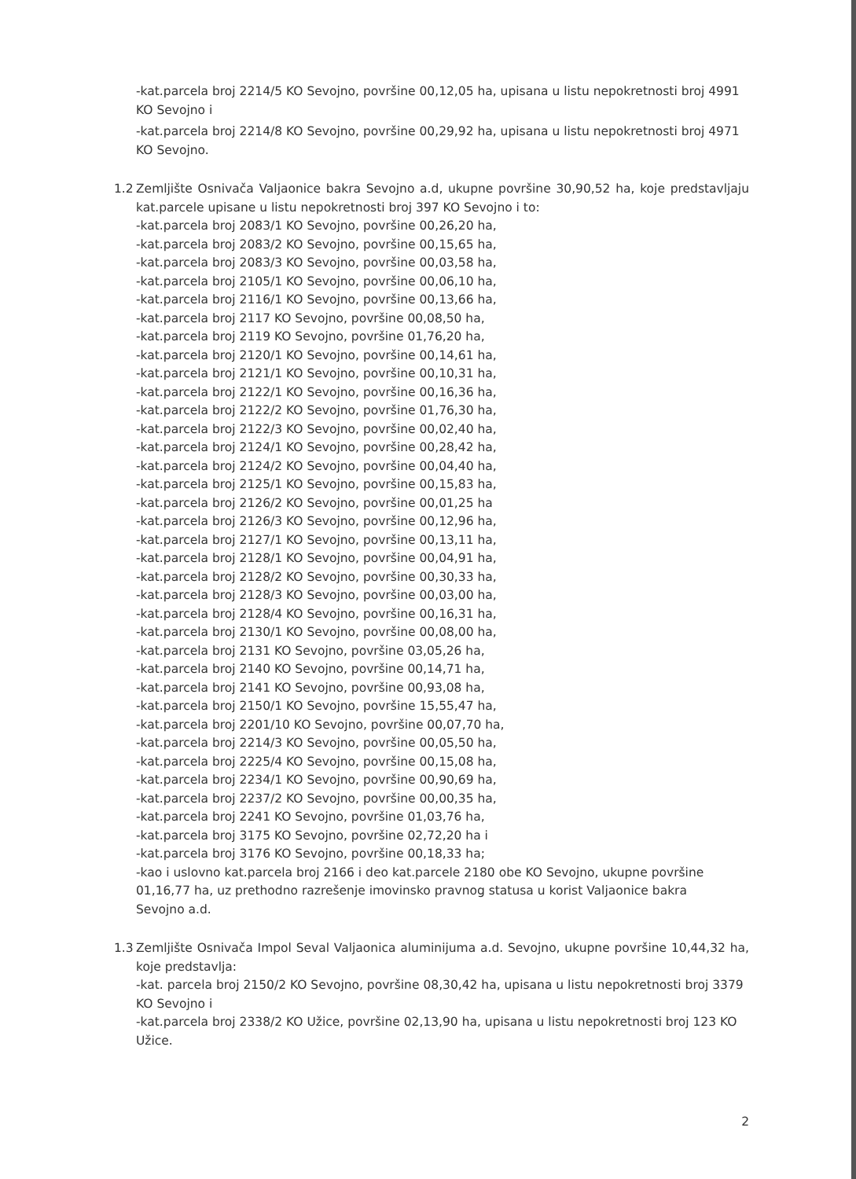-kat.parcela broj 2214/5 KO Sevojno, površine 00,12,05 ha, upisana u listu nepokretnosti broj 4991 KO Sevojno i
-kat.parcela broj 2214/8 KO Sevojno, površine 00,29,92 ha, upisana u listu nepokretnosti broj 4971 KO Sevojno.
1.2 Zemljište Osnivača Valjaonice bakra Sevojno a.d, ukupne površine 30,90,52 ha, koje predstavljaju kat.parcele upisane u listu nepokretnosti broj 397 KO Sevojno i to:
-kat.parcela broj 2083/1 KO Sevojno, površine 00,26,20 ha,
-kat.parcela broj 2083/2 KO Sevojno, površine 00,15,65 ha,
-kat.parcela broj 2083/3 KO Sevojno, površine 00,03,58 ha,
-kat.parcela broj 2105/1 KO Sevojno, površine 00,06,10 ha,
-kat.parcela broj 2116/1 KO Sevojno, površine 00,13,66 ha,
-kat.parcela broj 2117 KO Sevojno, površine 00,08,50 ha,
-kat.parcela broj 2119 KO Sevojno, površine 01,76,20 ha,
-kat.parcela broj 2120/1 KO Sevojno, površine 00,14,61 ha,
-kat.parcela broj 2121/1 KO Sevojno, površine 00,10,31 ha,
-kat.parcela broj 2122/1 KO Sevojno, površine 00,16,36 ha,
-kat.parcela broj 2122/2 KO Sevojno, površine 01,76,30 ha,
-kat.parcela broj 2122/3 KO Sevojno, površine 00,02,40 ha,
-kat.parcela broj 2124/1 KO Sevojno, površine 00,28,42 ha,
-kat.parcela broj 2124/2 KO Sevojno, površine 00,04,40 ha,
-kat.parcela broj 2125/1 KO Sevojno, površine 00,15,83 ha,
-kat.parcela broj 2126/2 KO Sevojno, površine 00,01,25 ha
-kat.parcela broj 2126/3 KO Sevojno, površine 00,12,96 ha,
-kat.parcela broj 2127/1 KO Sevojno, površine 00,13,11 ha,
-kat.parcela broj 2128/1 KO Sevojno, površine 00,04,91 ha,
-kat.parcela broj 2128/2 KO Sevojno, površine 00,30,33 ha,
-kat.parcela broj 2128/3 KO Sevojno, površine 00,03,00 ha,
-kat.parcela broj 2128/4 KO Sevojno, površine 00,16,31 ha,
-kat.parcela broj 2130/1 KO Sevojno, površine 00,08,00 ha,
-kat.parcela broj 2131 KO Sevojno, površine 03,05,26 ha,
-kat.parcela broj 2140 KO Sevojno, površine 00,14,71 ha,
-kat.parcela broj 2141 KO Sevojno, površine 00,93,08 ha,
-kat.parcela broj 2150/1 KO Sevojno, površine 15,55,47 ha,
-kat.parcela broj 2201/10 KO Sevojno, površine 00,07,70 ha,
-kat.parcela broj 2214/3 KO Sevojno, površine 00,05,50 ha,
-kat.parcela broj 2225/4 KO Sevojno, površine 00,15,08 ha,
-kat.parcela broj 2234/1 KO Sevojno, površine 00,90,69 ha,
-kat.parcela broj 2237/2 KO Sevojno, površine 00,00,35 ha,
-kat.parcela broj 2241 KO Sevojno, površine 01,03,76 ha,
-kat.parcela broj 3175 KO Sevojno, površine 02,72,20 ha i
-kat.parcela broj 3176 KO Sevojno, površine 00,18,33 ha;
-kao i uslovno kat.parcela broj 2166 i deo kat.parcele 2180 obe KO Sevojno, ukupne površine 01,16,77 ha, uz prethodno razrešenje imovinsko pravnog statusa u korist Valjaonice bakra Sevojno a.d.
1.3 Zemljište Osnivača Impol Seval Valjaonica aluminijuma a.d. Sevojno, ukupne površine 10,44,32 ha, koje predstavlja:
-kat. parcela broj 2150/2 KO Sevojno, površine 08,30,42 ha, upisana u listu nepokretnosti broj 3379 KO Sevojno i
-kat.parcela broj 2338/2 KO Užice, površine 02,13,90 ha, upisana u listu nepokretnosti broj 123 KO Užice.
2